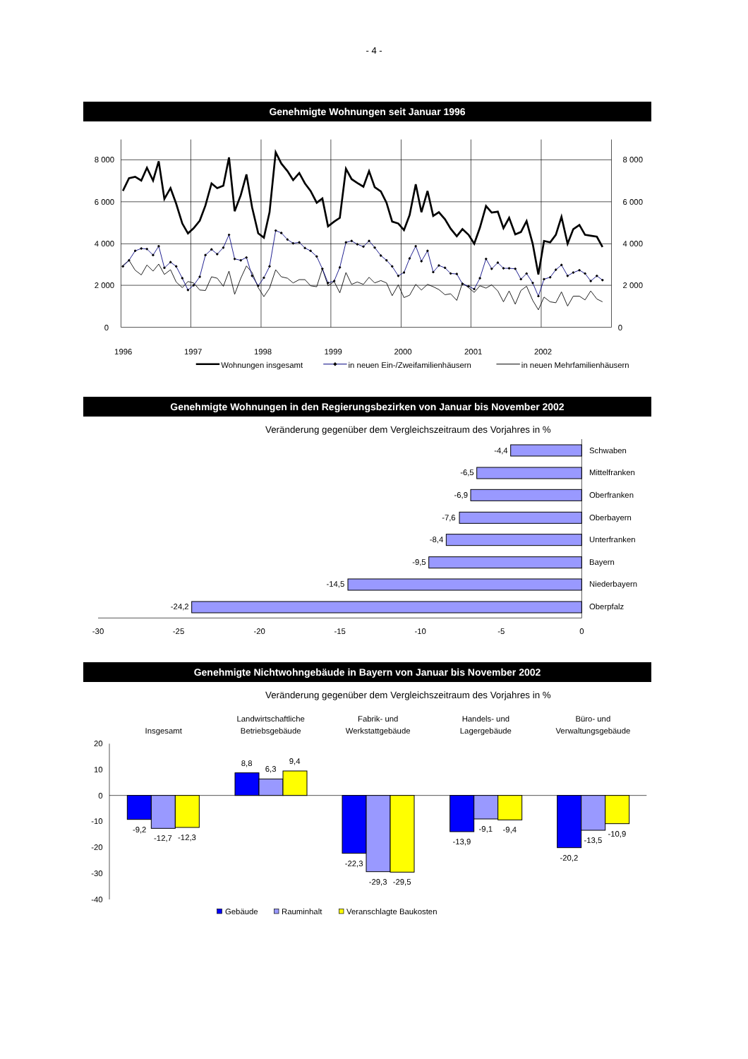- 4 -
Genehmigte Wohnungen seit Januar 1996
8 000
6 000
4 000
2 000
0
8 000
6 000
4 000
2 000
0
1996
1997
1998
1999
2000
2001
2002
Wohnungen insgesamt
in neuen Ein-/Zweifamilienhäusern
in neuen Mehrfamilienhäusern
Genehmigte Wohnungen in den Regierungsbezirken von Januar bis November 2002
Veränderung gegenüber dem Vergleichszeitraum des Vorjahres in %
-4,4
Schwaben
-6,5
Mittelfranken
-6,9
Oberfranken
-7,6
Oberbayern
-8,4
Unterfranken
-9,5
Bayern
-14,5
Niederbayern
-24,2
Oberpfalz
-30
-25
-20
-15
-10
-5
0
Genehmigte Nichtwohngebäude in Bayern von Januar bis November 2002
Veränderung gegenüber dem Vergleichszeitraum des Vorjahres in %
Insgesamt
Landwirtschaftliche
Betriebsgebäude
Fabrik- und
Werkstattgebäude
Handels- und
Lagergebäude
Büro- und
Verwaltungsgebäude
20
10
0
-10
-20
-30
-40
-9,2
-12,7
-12,3
8,8
6,3
9,4
-22,3
-29,3
-29,5
-13,9
-9,1
-9,4
-20,2
-13,5
-10,9
Gebäude
Rauminhalt
Veranschlagte Baukosten